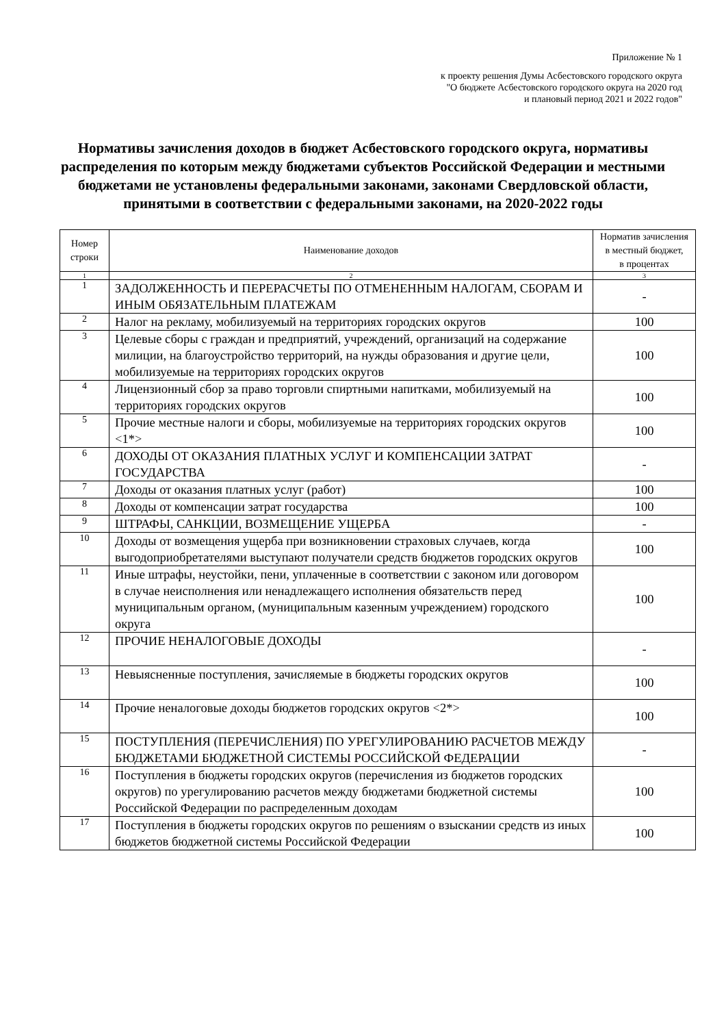Приложение № 1
к проекту решения Думы Асбестовского городского округа
"О бюджете Асбестовского городского округа на 2020 год
и плановый период 2021 и 2022 годов"
Нормативы зачисления доходов в бюджет Асбестовского городского округа, нормативы распределения по которым между бюджетами субъектов Российской Федерации и местными бюджетами не установлены федеральными законами, законами Свердловской области, принятыми в соответствии с федеральными законами, на 2020-2022 годы
| Номер строки | Наименование доходов | Норматив зачисления в местный бюджет, в процентах |
| --- | --- | --- |
| 1 | 2 | 3 |
| 1 | ЗАДОЛЖЕННОСТЬ И ПЕРЕРАСЧЕТЫ ПО ОТМЕНЕННЫМ НАЛОГАМ, СБОРАМ И ИНЫМ ОБЯЗАТЕЛЬНЫМ ПЛАТЕЖАМ | - |
| 2 | Налог на рекламу, мобилизуемый на территориях городских округов | 100 |
| 3 | Целевые сборы с граждан и предприятий, учреждений, организаций на содержание милиции, на благоустройство территорий, на нужды образования и другие цели, мобилизуемые на территориях городских округов | 100 |
| 4 | Лицензионный сбор за право торговли спиртными напитками, мобилизуемый на территориях городских округов | 100 |
| 5 | Прочие местные налоги и сборы, мобилизуемые на территориях городских округов <1*> | 100 |
| 6 | ДОХОДЫ ОТ ОКАЗАНИЯ ПЛАТНЫХ УСЛУГ И КОМПЕНСАЦИИ ЗАТРАТ ГОСУДАРСТВА | - |
| 7 | Доходы от оказания платных услуг (работ) | 100 |
| 8 | Доходы от компенсации затрат государства | 100 |
| 9 | ШТРАФЫ, САНКЦИИ, ВОЗМЕЩЕНИЕ УЩЕРБА | - |
| 10 | Доходы от возмещения ущерба при возникновении страховых случаев, когда выгодоприобретателями выступают получатели средств бюджетов городских округов | 100 |
| 11 | Иные штрафы, неустойки, пени, уплаченные в соответствии с законом или договором в случае неисполнения или ненадлежащего исполнения обязательств перед муниципальным органом, (муниципальным казенным учреждением) городского округа | 100 |
| 12 | ПРОЧИЕ НЕНАЛОГОВЫЕ ДОХОДЫ | - |
| 13 | Невыясненные поступления, зачисляемые в бюджеты городских округов | 100 |
| 14 | Прочие неналоговые доходы бюджетов городских округов <2*> | 100 |
| 15 | ПОСТУПЛЕНИЯ (ПЕРЕЧИСЛЕНИЯ) ПО УРЕГУЛИРОВАНИЮ РАСЧЕТОВ МЕЖДУ БЮДЖЕТАМИ БЮДЖЕТНОЙ СИСТЕМЫ РОССИЙСКОЙ ФЕДЕРАЦИИ | - |
| 16 | Поступления в бюджеты городских округов (перечисления из бюджетов городских округов) по урегулированию расчетов между бюджетами бюджетной системы Российской Федерации по распределенным доходам | 100 |
| 17 | Поступления в бюджеты городских округов по решениям о взыскании средств из иных бюджетов бюджетной системы Российской Федерации | 100 |